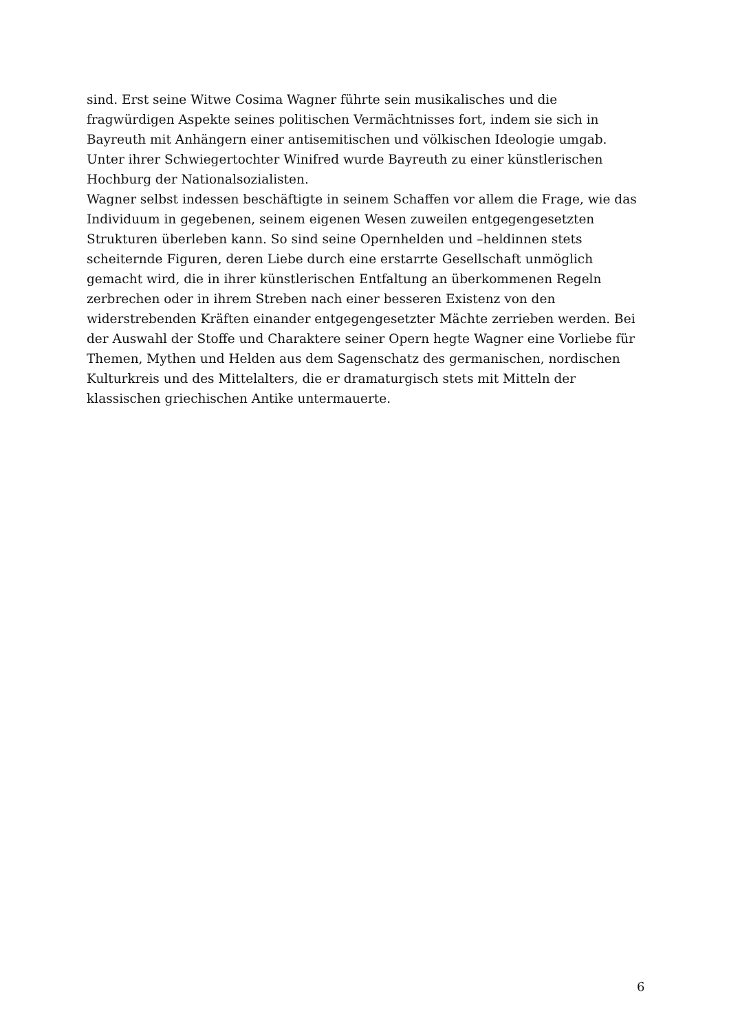sind. Erst seine Witwe Cosima Wagner führte sein musikalisches und die
fragwürdigen Aspekte seines politischen Vermächtnisses fort, indem sie sich in
Bayreuth mit Anhängern einer antisemitischen und völkischen Ideologie umgab.
Unter ihrer Schwiegertochter Winifred wurde Bayreuth zu einer künstlerischen
Hochburg der Nationalsozialisten.
Wagner selbst indessen beschäftigte in seinem Schaffen vor allem die Frage, wie das
Individuum in gegebenen, seinem eigenen Wesen zuweilen entgegengesetzten
Strukturen überleben kann. So sind seine Opernhelden und –heldinnen stets
scheiternde Figuren, deren Liebe durch eine erstarrte Gesellschaft unmöglich
gemacht wird, die in ihrer künstlerischen Entfaltung an überkommenen Regeln
zerbrechen oder in ihrem Streben nach einer besseren Existenz von den
widerstrebenden Kräften einander entgegengesetzter Mächte zerrieben werden. Bei
der Auswahl der Stoffe und Charaktere seiner Opern hegte Wagner eine Vorliebe für
Themen, Mythen und Helden aus dem Sagenschatz des germanischen, nordischen
Kulturkreis und des Mittelalters, die er dramaturgisch stets mit Mitteln der
klassischen griechischen Antike untermauerte.
6